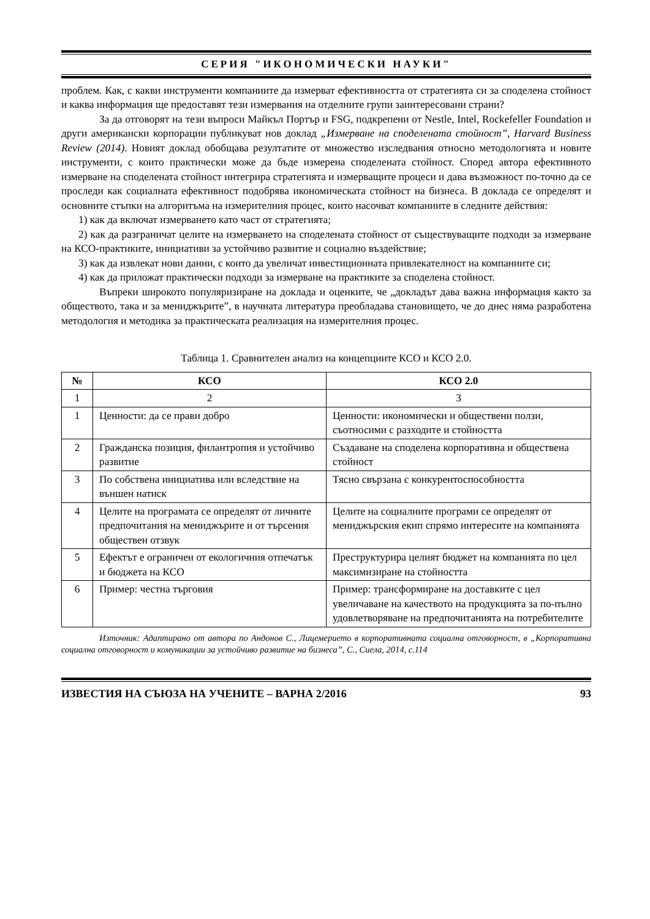СЕРИЯ "ИКОНОМИЧЕСКИ НАУКИ"
проблем. Как, с какви инструменти компаниите да измерват ефективността от стратегията си за споделена стойност и каква информация ще предоставят тези измервания на отделните групи заинтересовани страни?
За да отговорят на тези въпроси Майкъл Портър и FSG, подкрепени от Nestle, Intel, Rockefeller Foundation и други американски корпорации публикуват нов доклад „Измерване на споделената стойност”, Harvard Business Review (2014). Новият доклад обобщава резултатите от множество изследвания относно методологията и новите инструменти, с които практически може да бъде измерена споделената стойност. Според автора ефективното измерване на споделената стойност интегрира стратегията и измерващите процеси и дава възможност по-точно да се проследи как социалната ефективност подобрява икономическата стойност на бизнеса. В доклада се определят и основните стъпки на алгоритъма на измерителния процес, които насочват компаниите в следните действия:
1) как да включат измерването като част от стратегията;
2) как да разграничат целите на измерването на споделената стойност от съществуващите подходи за измерване на КСО-практиките, инициативи за устойчиво развитие и социално въздействие;
3) как да извлекат нови данни, с които да увеличат инвестиционната привлекателност на компаниите си;
4) как да приложат практически подходи за измерване на практиките за споделена стойност.
Въпреки широкото популяризиране на доклада и оценките, че „докладът дава важна информация както за обществото, така и за мениджърите”, в научната литература преобладава становището, че до днес няма разработена методология и методика за практическата реализация на измерителния процес.
Таблица 1. Сравнителен анализ на концепциите КСО и КСО 2.0.
| № | КСО | КСО 2.0 |
| --- | --- | --- |
| 1 | 2 | 3 |
| 1 | Ценности: да се прави добро | Ценности: икономически и обществени ползи, съотносими с разходите и стойността |
| 2 | Гражданска позиция, филантропия и устойчиво развитие | Създаване на споделена корпоративна и обществена стойност |
| 3 | По собствена инициатива или вследствие на външен натиск | Тясно свързана с конкурентоспособността |
| 4 | Целите на програмата се определят от личните предпочитания на мениджърите и от търсения обществен отзвук | Целите на социалните програми се определят от мениджърския екип спрямо интересите на компанията |
| 5 | Ефектът е ограничен от екологичния отпечатък и бюджета на КСО | Преструктурира целият бюджет на компанията по цел максимизиране на стойността |
| 6 | Пример: честна търговия | Пример: трансформиране на доставките с цел увеличаване на качеството на продукцията за по-пълно удовлетворяване на предпочитанията на потребителите |
Източник: Адаптирано от автора по Андонов С., Лицемерието в корпоративната социална отговорност, в „Корпоративна социална отговорност и комуникации за устойчиво развитие на бизнеса”, С., Сиела, 2014, с.114
ИЗВЕСТИЯ НА СЪЮЗА НА УЧЕНИТЕ – ВАРНА 2/2016 93